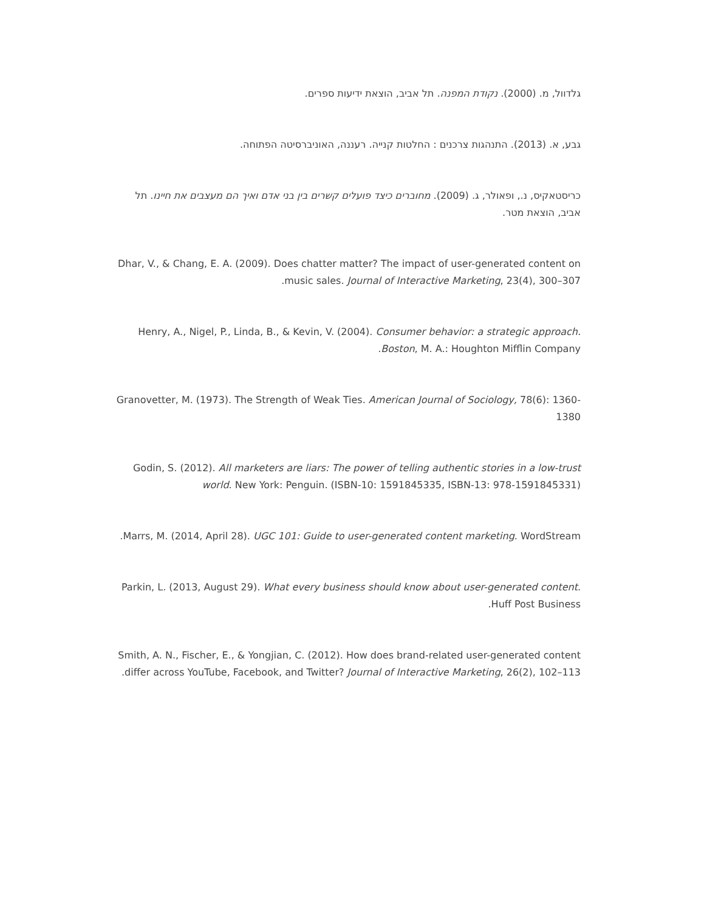גלדוול, מ. (2000). נקודת המפנה. תל אביב, הוצאת ידיעות ספרים.
גבע, א. (2013). התנהגות צרכנים : החלטות קנייה. רעננה, האוניברסיטה הפתוחה.
כריסטאקיס, נ., ופאולר, ג. (2009). מחוברים כיצד פועלים קשרים בין בני אדם ואיך הם מעצבים את חיינו. תל אביב, הוצאת מטר.
Dhar, V., & Chang, E. A. (2009). Does chatter matter? The impact of user-generated content on music sales. Journal of Interactive Marketing, 23(4), 300–307.
Henry, A., Nigel, P., Linda, B., & Kevin, V. (2004). Consumer behavior: a strategic approach. Boston, M. A.: Houghton Mifflin Company.
Granovetter, M. (1973). The Strength of Weak Ties. American Journal of Sociology, 78(6): 1360-1380
Godin, S. (2012). All marketers are liars: The power of telling authentic stories in a low-trust world. New York: Penguin. (ISBN-10: 1591845335, ISBN-13: 978-1591845331)
Marrs, M. (2014, April 28). UGC 101: Guide to user-generated content marketing. WordStream.
Parkin, L. (2013, August 29). What every business should know about user-generated content. Huff Post Business.
Smith, A. N., Fischer, E., & Yongjian, C. (2012). How does brand-related user-generated content differ across YouTube, Facebook, and Twitter? Journal of Interactive Marketing, 26(2), 102–113.